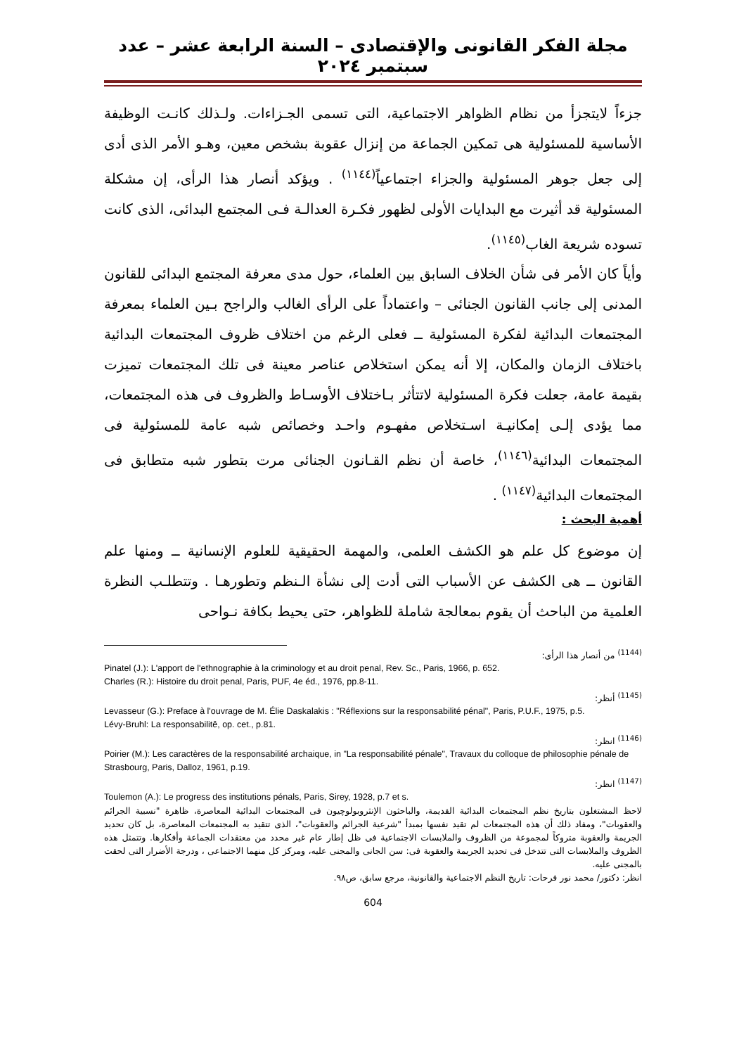مجلة الفكر القانونى والإقتصادى – السنة الرابعة عشر – عدد سبتمبر ٢٠٢٤
جزءاً لايتجزأ من نظام الظواهر الاجتماعية، التى تسمى الجـزاءات. ولـذلك كانـت الوظيفة الأساسية للمسئولية هى تمكين الجماعة من إنزال عقوبة بشخص معين، وهـو الأمر الذى أدى إلى جعل جوهر المسئولية والجزاء اجتماعياً<sup>(١١٤٤)</sup> . ويؤكد أنصار هذا الرأى، إن مشكلة المسئولية قد أثيرت مع البدايات الأولى لظهور فكـرة العدالـة فـى المجتمع البدائى، الذى كانت تسوده شريعة الغاب<sup>(١١٤٥)</sup>.
وأياً كان الأمر فى شأن الخلاف السابق بين العلماء، حول مدى معرفة المجتمع البدائى للقانون المدنى إلى جانب القانون الجنائى – واعتماداً على الرأى الغالب والراجح بـين العلماء بمعرفة المجتمعات البدائية لفكرة المسئولية ــ فعلى الرغم من اختلاف ظروف المجتمعات البدائية باختلاف الزمان والمكان، إلا أنه يمكن استخلاص عناصر معينة فى تلك المجتمعات تميزت بقيمة عامة، جعلت فكرة المسئولية لاتتأثر بـاختلاف الأوسـاط والظروف فى هذه المجتمعات، مما يؤدى إلـى إمكانيـة اسـتخلاص مفهـوم واحـد وخصائص شبه عامة للمسئولية فى المجتمعات البدائية<sup>(١١٤٦)</sup>، خاصة أن نظم القـانون الجنائى مرت بتطور شبه متطابق فى المجتمعات البدائية<sup>(١١٤٧)</sup> .
أهمية البحث :
إن موضوع كل علم هو الكشف العلمى، والمهمة الحقيقية للعلوم الإنسانية ــ ومنها علم القانون ــ هى الكشف عن الأسباب التى أدت إلى نشأة الـنظم وتطورهـا . وتتطلـب النظرة العلمية من الباحث أن يقوم بمعالجة شاملة للظواهر، حتى يحيط بكافة نـواحى
<sup>(1144)</sup> من أنصار هذا الرأى:
Pinatel (J.): L'apport de l'ethnographie à la criminology et au droit penal, Rev. Sc., Paris, 1966, p. 652.
Charles (R.): Histoire du droit penal, Paris, PUF, 4e éd., 1976, pp.8-11.
<sup>(1145)</sup> أنظر:
Levasseur (G.): Preface à l'ouvrage de M. Élie Daskalakis : "Réflexions sur la responsabilité pénal", Paris, P.U.F., 1975, p.5.
Lévy-Bruhl: La responsabilitê, op. cet., p.81.
<sup>(1146)</sup> انظر:
Poirier (M.): Les caractères de la responsabilité archaique, in "La responsabilité pénale", Travaux du colloque de philosophie pénale de Strasbourg, Paris, Dalloz, 1961, p.19.
<sup>(1147)</sup> انظر:
Toulemon (A.): Le progress des institutions pénals, Paris, Sirey, 1928, p.7 et s.
لاحظ المشتغلون بتاريخ نظم المجتمعات البدائية القديمة، والباحثون الإنثروبولوچيون فى المجتمعات البدائية المعاصرة، ظاهرة "نسبية الجرائم والعقوبات"، ومفاد ذلك أن هذه المجتمعات لم تقيد نفسها بمبدأ "شرعية الجرائم والعقوبات"، الذى تتقيد به المجتمعات المعاصرة، بل كان تحديد الجريمة والعقوبة متروكاً لمجموعة من الظروف والملابسات الاجتماعية فى ظل إطار عام غير محدد من معتقدات الجماعة وأفكارها. وتتمثل هذه الظروف والملابسات التى تتدخل فى تحديد الجريمة والعقوبة فى: سن الجانى والمجنى عليه، ومركز كل منهما الاجتماعى ، ودرجة الأضرار التى لحقت بالمجنى عليه.
انظر: دكتور/ محمد نور فرحات: تاريخ النظم الاجتماعية والقانونية، مرجع سابق، ص٩٨.
604